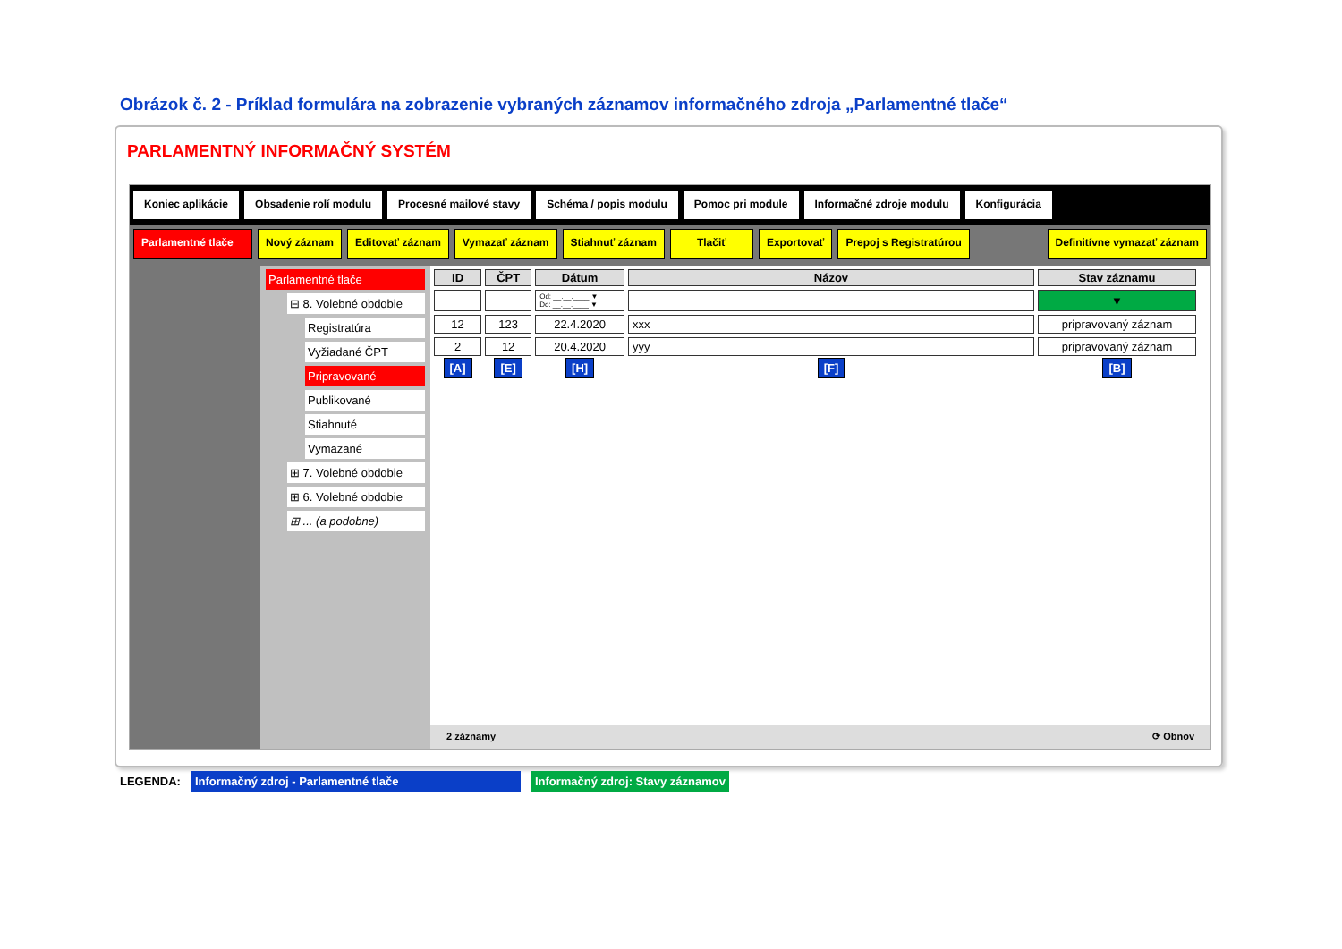Obrázok č. 2 - Príklad formulára na zobrazenie vybraných záznamov informačného zdroja „Parlamentné tlače“
PARLAMENTNÝ INFORMAČNÝ SYSTÉM
Koniec aplikácie Obsadenie rolí modulu Procesné mailové stavy Schéma / popis modulu Pomoc pri module Informačné zdroje modulu Konfigurácia
Parlamentné tlače
Nový záznam Editovať záznam Vymazať záznam Stiahnuť záznam Tlačiť Exportovať Prepoj s Registratúrou Definitívne vymazať záznam
Parlamentné tlače
⊟ 8. Volebné obdobie
Registratúra
Vyžiadané ČPT
Pripravované
Publikované
Stiahnuté
Vymazané
⊞ 7. Volebné obdobie
⊞ 6. Volebné obdobie
⊞ ... (a podobne)
| ID | ČPT | Dátum | Názov | Stav záznamu |
| --- | --- | --- | --- | --- |
| | | Od: __.__.____ ▼ Do: __.__.____ ▼ | | ▼ |
| 12 | 123 | 22.4.2020 | xxx | pripravovaný záznam |
| 2 | 12 | 20.4.2020 | yyy | pripravovaný záznam |
| [A] | [E] | [H] | [F] | [B] |
2 záznamy ⟳ Obnov
LEGENDA: Informačný zdroj - Parlamentné tlače Informačný zdroj: Stavy záznamov